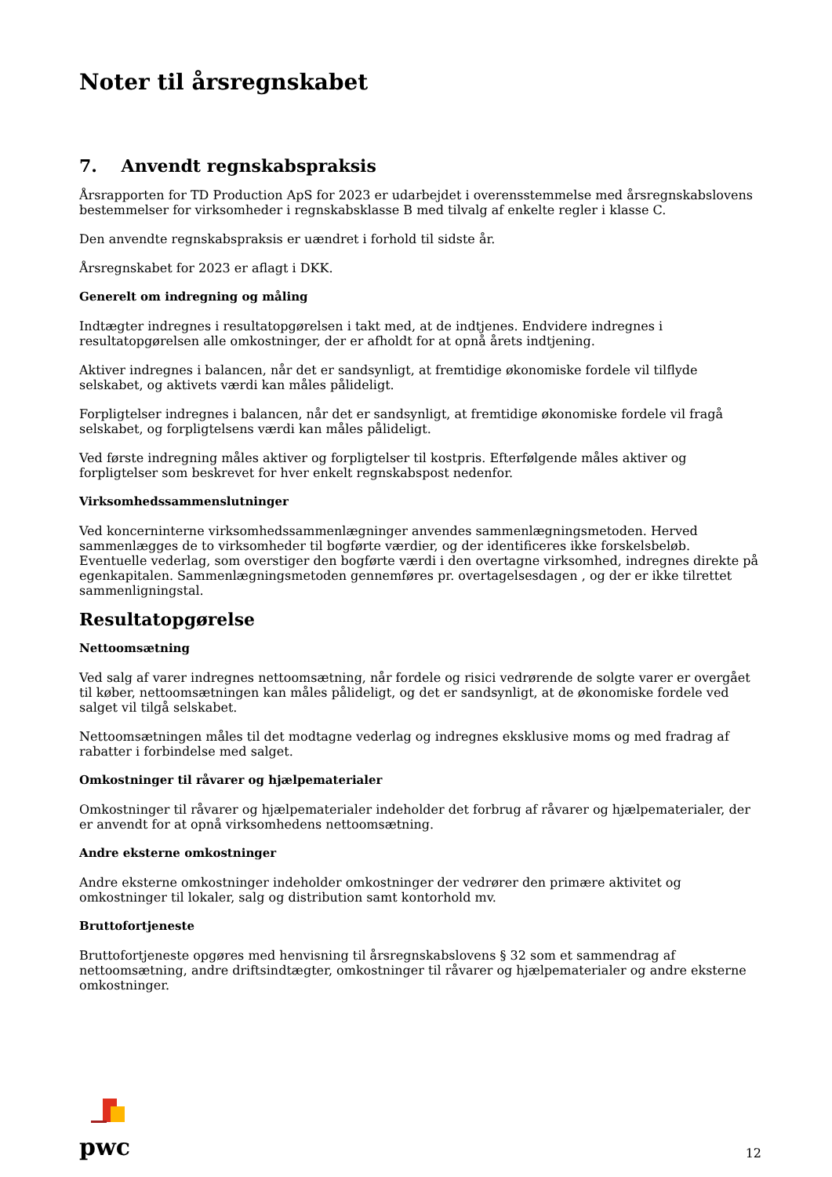Noter til årsregnskabet
7. Anvendt regnskabspraksis
Årsrapporten for TD Production ApS for 2023 er udarbejdet i overensstemmelse med årsregnskabslovens bestemmelser for virksomheder i regnskabsklasse B med tilvalg af enkelte regler i klasse C.
Den anvendte regnskabspraksis er uændret i forhold til sidste år.
Årsregnskabet for 2023 er aflagt i DKK.
Generelt om indregning og måling
Indtægter indregnes i resultatopgørelsen i takt med, at de indtjenes. Endvidere indregnes i resultatopgørelsen alle omkostninger, der er afholdt for at opnå årets indtjening.
Aktiver indregnes i balancen, når det er sandsynligt, at fremtidige økonomiske fordele vil tilflyde selskabet, og aktivets værdi kan måles pålideligt.
Forpligtelser indregnes i balancen, når det er sandsynligt, at fremtidige økonomiske fordele vil fragå selskabet, og forpligtelsens værdi kan måles pålideligt.
Ved første indregning måles aktiver og forpligtelser til kostpris. Efterfølgende måles aktiver og forpligtelser som beskrevet for hver enkelt regnskabspost nedenfor.
Virksomhedssammenslutninger
Ved koncerninterne virksomhedssammenlægninger anvendes sammenlægningsmetoden. Herved sammenlægges de to virksomheder til bogførte værdier, og der identificeres ikke forskelsbeløb. Eventuelle vederlag, som overstiger den bogførte værdi i den overtagne virksomhed, indregnes direkte på egenkapitalen. Sammenlægningsmetoden gennemføres pr. overtagelsesdagen , og der er ikke tilrettet sammenligningstal.
Resultatopgørelse
Nettoomsætning
Ved salg af varer indregnes nettoomsætning, når fordele og risici vedrørende de solgte varer er overgået til køber, nettoomsætningen kan måles pålideligt, og det er sandsynligt, at de økonomiske fordele ved salget vil tilgå selskabet.
Nettoomsætningen måles til det modtagne vederlag og indregnes eksklusive moms og med fradrag af rabatter i forbindelse med salget.
Omkostninger til råvarer og hjælpematerialer
Omkostninger til råvarer og hjælpematerialer indeholder det forbrug af råvarer og hjælpematerialer, der er anvendt for at opnå virksomhedens nettoomsætning.
Andre eksterne omkostninger
Andre eksterne omkostninger indeholder omkostninger der vedrører den primære aktivitet og omkostninger til lokaler, salg og distribution samt kontorhold mv.
Bruttofortjeneste
Bruttofortjeneste opgøres med henvisning til årsregnskabslovens § 32 som et sammendrag af nettoomsætning, andre driftsindtægter, omkostninger til råvarer og hjælpematerialer og andre eksterne omkostninger.
pwc
12